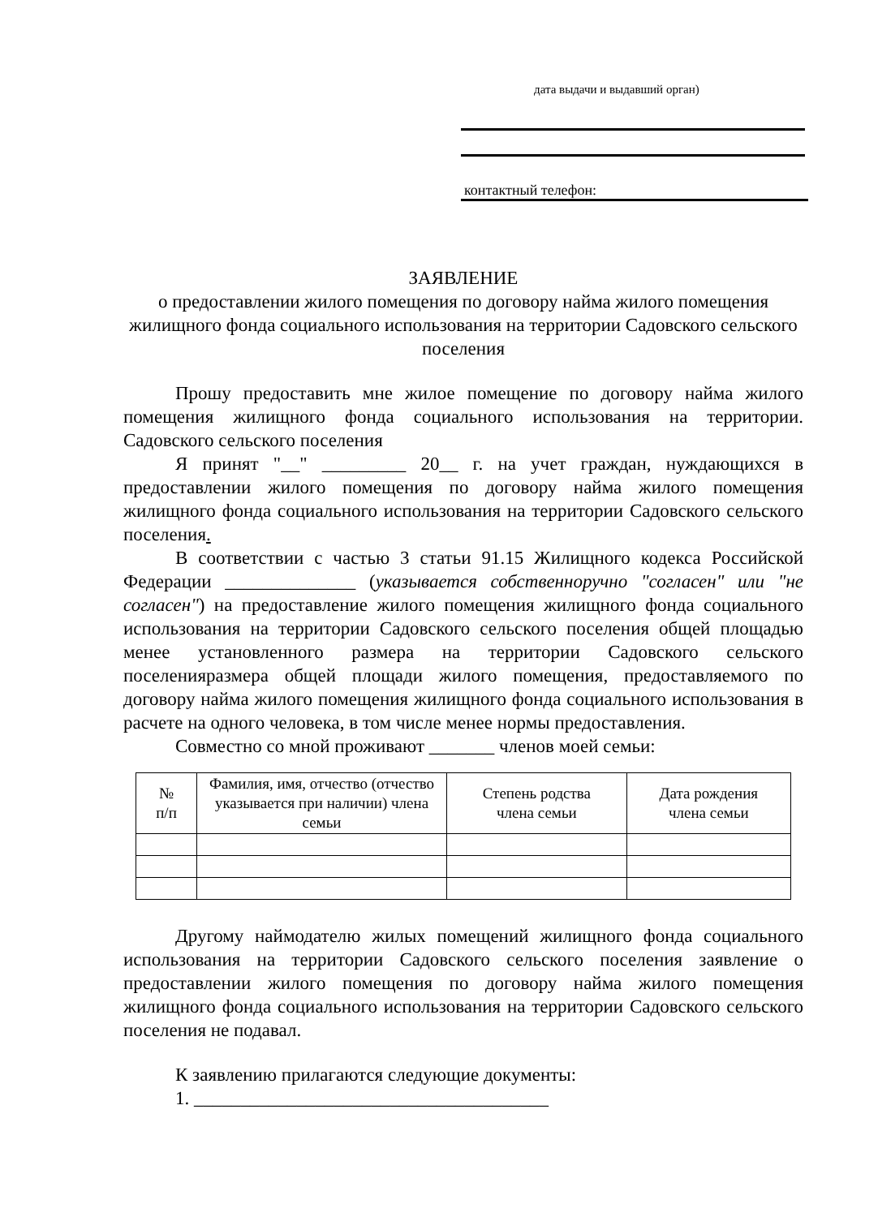дата выдачи и выдавший орган)
контактный телефон:
ЗАЯВЛЕНИЕ
о предоставлении жилого помещения по договору найма жилого помещения жилищного фонда социального использования на территории Садовского сельского поселения
Прошу предоставить мне жилое помещение по договору найма жилого помещения жилищного фонда социального использования на территории. Садовского сельского поселения
Я принят "__" _________ 20__ г. на учет граждан, нуждающихся в предоставлении жилого помещения по договору найма жилого помещения жилищного фонда социального использования на территории Садовского сельского поселения.
В соответствии с частью 3 статьи 91.15 Жилищного кодекса Российской Федерации ______________ (указывается собственноручно "согласен" или "не согласен") на предоставление жилого помещения жилищного фонда социального использования на территории Садовского сельского поселения общей площадью менее установленного размера на территории Садовского сельского поселенияразмера общей площади жилого помещения, предоставляемого по договору найма жилого помещения жилищного фонда социального использования в расчете на одного человека, в том числе менее нормы предоставления.
Совместно со мной проживают _______ членов моей семьи:
| № п/п | Фамилия, имя, отчество (отчество указывается при наличии) члена семьи | Степень родства члена семьи | Дата рождения члена семьи |
| --- | --- | --- | --- |
Другому наймодателю жилых помещений жилищного фонда социального использования на территории Садовского сельского поселения заявление о предоставлении жилого помещения по договору найма жилого помещения жилищного фонда социального использования на территории Садовского сельского поселения не подавал.
К заявлению прилагаются следующие документы:
1. ______________________________________